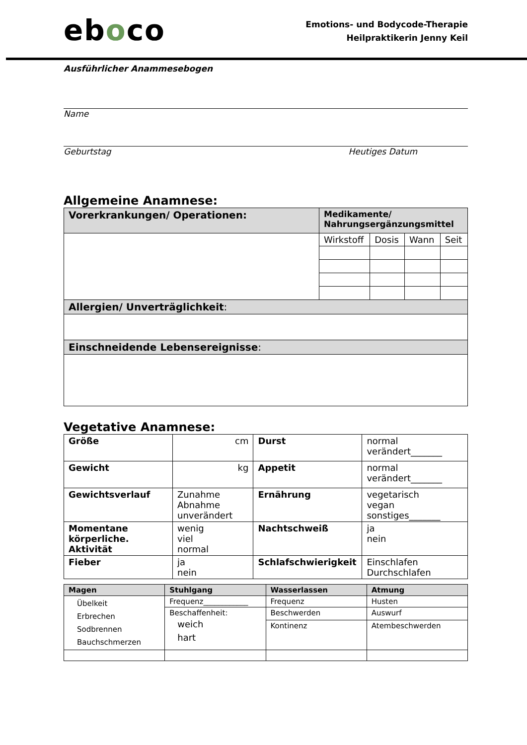eboco
Emotions- und Bodycode-Therapie
Heilpraktikerin Jenny Keil
Ausführlicher Anammesebogen
Name
Geburtstag Heutiges Datum
Allgemeine Anamnese:
| Vorerkrankungen/ Operationen: | Medikamente/ Nahrungsergänzungsmittel | | | |
| | Wirkstoff | Dosis | Wann | Seit |
| Allergien/ Unverträglichkeit : | | | | |
| Einschneidende Lebensereignisse : | | | | |
Vegetative Anamnese:
| Größe | cm | Durst | normal verändert_______ |
| Gewicht | kg | Appetit | normal verändert_______ |
| Gewichtsverlauf | Zunahme Abnahme unverändert | Ernährung | vegetarisch vegan sonstiges_______ |
| Momentane körperliche. Aktivität | wenig viel normal | Nachtschweiß | ja nein |
| Fieber | ja nein | Schlafschwierigkeit | Einschlafen Durchschlafen |
| Magen | Stuhlgang | Wasserlassen | Atmung |
| --- | --- | --- | --- |
| Übelkeit Erbrechen Sodbrennen Bauchschmerzen | Frequenz____________ | Frequenz | Husten |
| | Beschaffenheit: weich hart | Beschwerden | Auswurf |
| | | Kontinenz | Atembeschwerden |